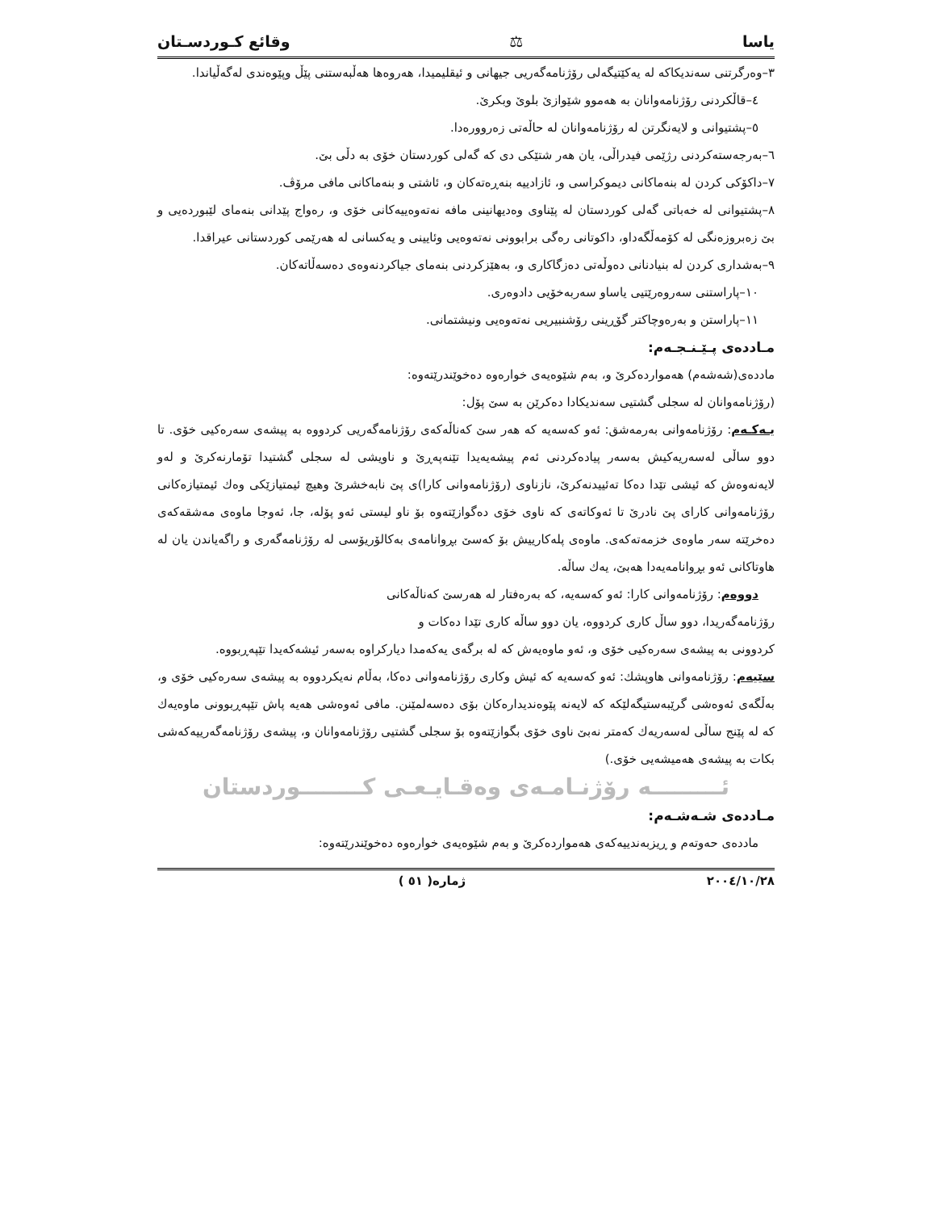ياسا ⚖ وقائع كـوردسـتان
٣–وەرگرتنی سەندیکاکە لە یەکێتیگەلی رۆژنامەگەریی جیهانی و ئیقلیمیدا، هەروەها هەڵبەستنی پێڵ وپێوەندی لەگەڵیاندا.
٤–قاڵکردنی رۆژنامەوانان بە هەموو شێوازێ بلوێ وبکرێ.
٥–پشتیوانی و لایەنگرتن لە رۆژنامەوانان لە حاڵەتی زەروورەدا.
٦–بەرجەستەکردنی رژێمی فیدراڵی، یان هەر شتێکی دی کە گەلی کوردستان خۆی بە دڵی بێ.
٧–داکۆکی کردن لە بنەماکانی دیموکراسی و، ئازادییە بنەڕەتەکان و، ئاشتی و بنەماکانی مافی مرۆڤ.
٨–پشتیوانی لە خەباتی گەلی کوردستان لە پێناوی وەدیهانینی مافە نەتەوەییەکانی خۆی و، رەواج پێدانی بنەمای لێبوردەیی و بێ زەبروزەنگی لە کۆمەڵگەداو، داکوتانی رەگی برابوونی نەتەوەیی وئایینی و یەکسانی لە هەرێمی کوردستانی عیراقدا.
٩–بەشداری کردن لە بنیادنانی دەوڵەتی دەزگاکاری و، بەهێزکردنی بنەمای جیاکردنەوەی دەسەڵاتەکان.
١٠–پاراستنی سەروەرێتیی یاساو سەربەخۆیی دادوەری.
١١–پاراستن و بەرەوچاکتر گۆڕینی رۆشنبیریی نەتەوەیی ونیشتمانی.
مـاددەی پـێـنـجـەم:
ماددەی(شەشەم) هەمواردەکرێ و، بەم شێوەیەی خوارەوە دەخوێندرێتەوە:
(رۆژنامەوانان لە سجلی گشتیی سەندیکادا دەکرێن بە سێ پۆل:
یـەکـەم: رۆژنامەوانی بەرمەشق: ئەو کەسەیە کە هەر سێ کەناڵەکەی رۆژنامەگەریی کردووە بە پیشەی سەرەکیی خۆی. تا دوو ساڵی لەسەریەکیش بەسەر پیادەکردنی ئەم پیشەیەیدا تێنەپەڕێ و ناویشی لە سجلی گشتیدا تۆمارنەکرێ و لەو لایەنەوەش کە ئیشی تێدا دەکا تەئییدنەکرێ، نازناوی (رۆژنامەوانی کارا)ی پێ نابەخشرێ وهیچ ئیمتیازێکی وەك ئیمتیازەکانی رۆژنامەوانی کارای پێ نادرێ تا ئەوکاتەی کە ناوی خۆی دەگوازێتەوە بۆ ناو لیستی ئەو پۆلە، جا، ئەوجا ماوەی مەشقەکەی دەخرێتە سەر ماوەی خزمەتەکەی. ماوەی پلەکارییش بۆ کەسێ بڕوانامەی بەکالۆریۆسی لە رۆژنامەگەری و راگەیاندن یان لە هاوتاکانی ئەو بڕوانامەیەدا هەبێ، یەك ساڵە.
دووەم: رۆژنامەوانی کارا: ئەو کەسەیە، کە بەرەفتار لە هەرسێ کەناڵەکانی
رۆژنامەگەریدا، دوو ساڵ کاری کردووە، یان دوو ساڵە کاری تێدا دەکات و
کردوونی بە پیشەی سەرەکیی خۆی و، ئەو ماوەیەش کە لە برگەی یەکەمدا دیارکراوە بەسەر ئیشەکەیدا تێپەڕبووە.
سێیەم: رۆژنامەوانی هاوپشك: ئەو کەسەیە کە ئیش وکاری رۆژنامەوانی دەکا، بەڵام نەیکردووە بە پیشەی سەرەکیی خۆی و، بەڵگەی ئەوەشی گرێبەستیگەلێکە کە لایەنە پێوەندیدارەکان بۆی دەسەلمێنن. مافی ئەوەشی هەیە پاش تێپەڕبوونی ماوەیەك کە لە پێنج ساڵی لەسەریەك کەمتر نەبێ ناوی خۆی بگوازێتەوە بۆ سجلی گشتیی رۆژنامەوانان و، پیشەی رۆژنامەگەرییەکەشی بکات بە پیشەی هەمیشەیی خۆی.)
ئـــــــــە رۆژنـامـەی وەقـایـعـی کــــــــوردستان
مـاددەی شـەشـەم:
ماددەی حەوتەم و ڕیزبەندییەکەی هەمواردەکرێ و بەم شێوەیەی خوارەوە دەخوێندرێتەوە:
٢٠٠٤/١٠/٢٨ ژمارە( ٥١ )